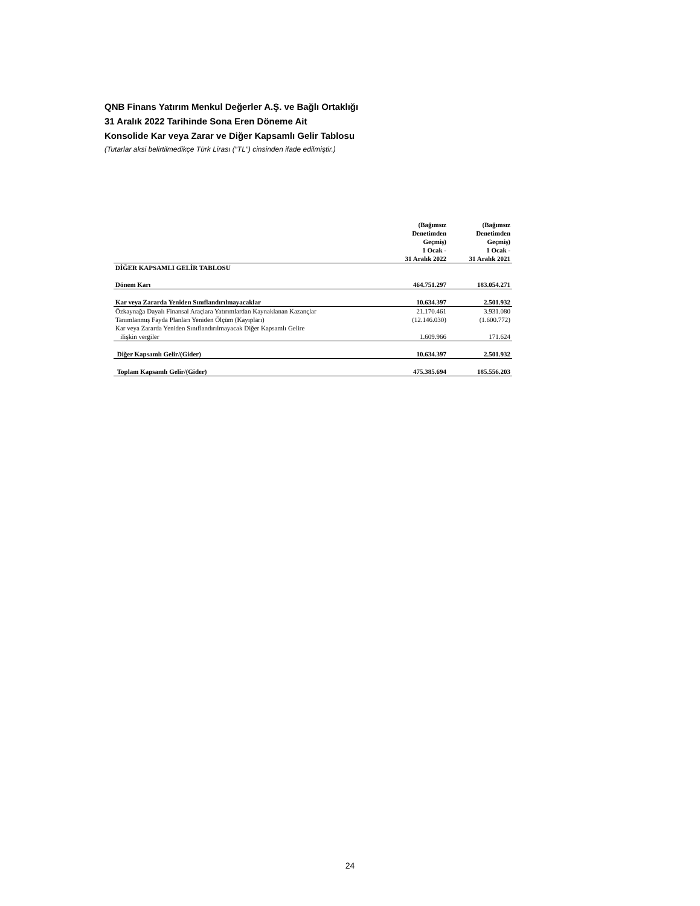QNB Finans Yatırım Menkul Değerler A.Ş. ve Bağlı Ortaklığı
31 Aralık 2022 Tarihinde Sona Eren Döneme Ait
Konsolide Kar veya Zarar ve Diğer Kapsamlı Gelir Tablosu
(Tutarlar aksi belirtilmedikçe Türk Lirası (“TL”) cinsinden ifade edilmiştir.)
| | (Bağımsız Denetimden Geçmiş) 1 Ocak - 31 Aralık 2022 | (Bağımsız Denetimden Geçmiş) 1 Ocak - 31 Aralık 2021 |
| --- | --- | --- |
| DİĞER KAPSAMLI GELİR TABLOSU | | |
| Dönem Karı | 464.751.297 | 183.054.271 |
| Kar veya Zararda Yeniden Sınıflandırılmayacaklar | 10.634.397 | 2.501.932 |
| Özkaynağa Dayalı Finansal Araçlara Yatırımlardan Kaynaklanan Kazançlar | 21.170.461 | 3.931.080 |
| Tanımlanmış Fayda Planları Yeniden Ölçüm (Kayıpları) | (12.146.030) | (1.600.772) |
| Kar veya Zararda Yeniden Sınıflandırılmayacak Diğer Kapsamlı Gelire | | |
| ilişkin vergiler | 1.609.966 | 171.624 |
| Diğer Kapsamlı Gelir/(Gider) | 10.634.397 | 2.501.932 |
| Toplam Kapsamlı Gelir/(Gider) | 475.385.694 | 185.556.203 |
24